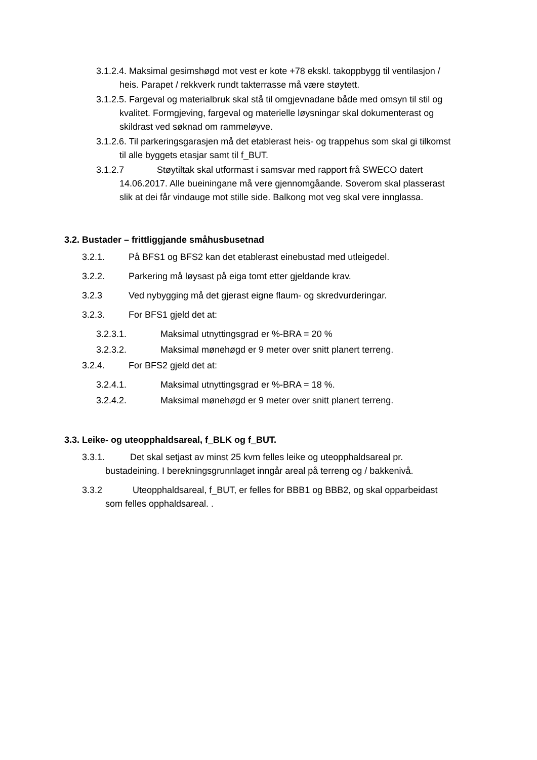3.1.2.4. Maksimal gesimshøgd mot vest er kote +78 ekskl. takoppbygg til ventilasjon / heis. Parapet / rekkverk rundt takterrasse må være støytett.
3.1.2.5. Fargeval og materialbruk skal stå til omgjevnadane både med omsyn til stil og kvalitet. Formgjeving, fargeval og materielle løysningar skal dokumenterast og skildrast ved søknad om rammeløyve.
3.1.2.6. Til parkeringsgarasjen må det etablerast heis- og trappehus som skal gi tilkomst til alle byggets etasjar samt til f_BUT.
3.1.2.7 Støytiltak skal utformast i samsvar med rapport frå SWECO datert 14.06.2017. Alle bueiningane må vere gjennomgåande. Soverom skal plasserast slik at dei får vindauge mot stille side. Balkong mot veg skal vere innglassa.
3.2. Bustader – frittliggjande småhusbusetnad
3.2.1. På BFS1 og BFS2 kan det etablerast einebustad med utleigedel.
3.2.2. Parkering må løysast på eiga tomt etter gjeldande krav.
3.2.3 Ved nybygging må det gjerast eigne flaum- og skredvurderingar.
3.2.3. For BFS1 gjeld det at:
3.2.3.1. Maksimal utnyttingsgrad er %-BRA = 20 %
3.2.3.2. Maksimal mønehøgd er 9 meter over snitt planert terreng.
3.2.4. For BFS2 gjeld det at:
3.2.4.1. Maksimal utnyttingsgrad er %-BRA = 18 %.
3.2.4.2. Maksimal mønehøgd er 9 meter over snitt planert terreng.
3.3. Leike- og uteopphaldsareal, f_BLK og f_BUT.
3.3.1. Det skal setjast av minst 25 kvm felles leike og uteopphaldsareal pr. bustadeining. I berekningsgrunnlaget inngår areal på terreng og / bakkenivå.
3.3.2 Uteopphaldsareal, f_BUT, er felles for BBB1 og BBB2, og skal opparbeidast som felles opphaldsareal. .